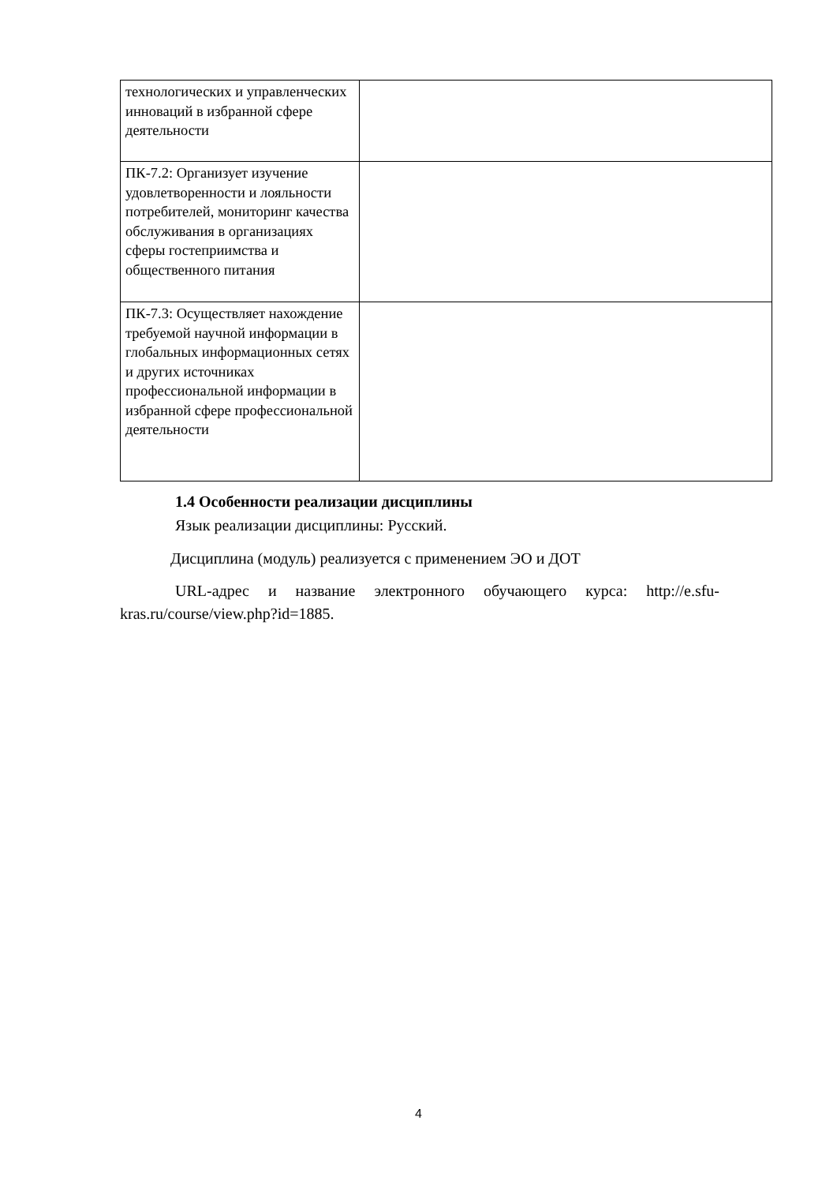| технологических и управленческих инноваций в избранной сфере деятельности | |
| ПК-7.2: Организует изучение удовлетворенности и лояльности потребителей, мониторинг качества обслуживания в организациях сферы гостеприимства и общественного питания | |
| ПК-7.3: Осуществляет нахождение требуемой научной информации в глобальных информационных сетях и других источниках профессиональной информации в избранной сфере профессиональной деятельности | |
1.4 Особенности реализации дисциплины
Язык реализации дисциплины: Русский.
Дисциплина (модуль) реализуется с применением ЭО и ДОТ
URL-адрес и название электронного обучающего курса: http://e.sfu-kras.ru/course/view.php?id=1885.
4